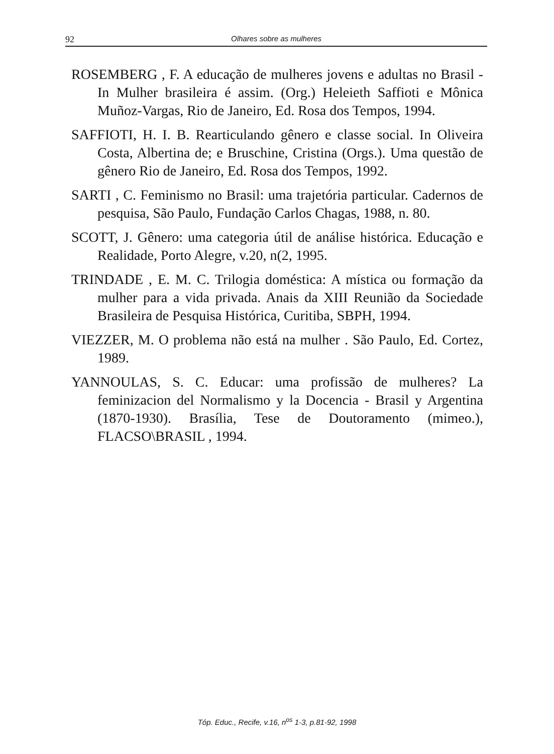92 Olhares sobre as mulheres
ROSEMBERG , F. A educação de mulheres jovens e adultas no Brasil - In Mulher brasileira é assim. (Org.) Heleieth Saffioti e Mônica Muñoz-Vargas, Rio de Janeiro, Ed. Rosa dos Tempos, 1994.
SAFFIOTI, H. I. B. Rearticulando gênero e classe social. In Oliveira Costa, Albertina de; e Bruschine, Cristina (Orgs.). Uma questão de gênero Rio de Janeiro, Ed. Rosa dos Tempos, 1992.
SARTI , C. Feminismo no Brasil: uma trajetória particular. Cadernos de pesquisa, São Paulo, Fundação Carlos Chagas, 1988, n. 80.
SCOTT, J. Gênero: uma categoria útil de análise histórica. Educação e Realidade, Porto Alegre, v.20, n(2, 1995.
TRINDADE , E. M. C. Trilogia doméstica: A mística ou formação da mulher para a vida privada. Anais da XIII Reunião da Sociedade Brasileira de Pesquisa Histórica, Curitiba, SBPH, 1994.
VIEZZER, M. O problema não está na mulher . São Paulo, Ed. Cortez, 1989.
YANNOULAS, S. C. Educar: uma profissão de mulheres? La feminizacion del Normalismo y la Docencia - Brasil y Argentina (1870-1930). Brasília, Tese de Doutoramento (mimeo.), FLACSO\BRASIL , 1994.
Tóp. Educ., Recife, v.16, n<sup>os</sup> 1-3, p.81-92, 1998